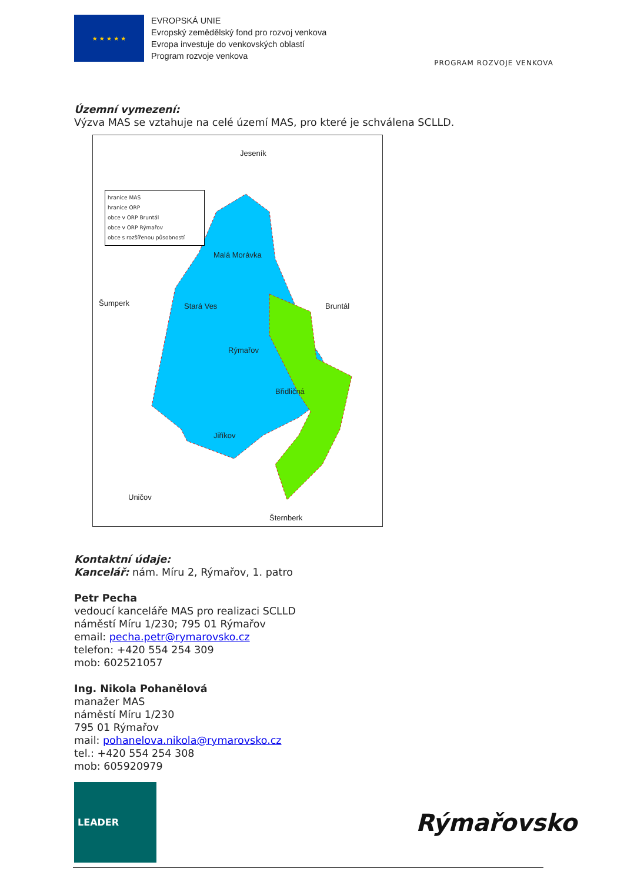★ ★ ★ ★ ★
EVROPSKÁ UNIE
Evropský zemědělský fond pro rozvoj venkova
Evropa investuje do venkovských oblastí
Program rozvoje venkova
PROGRAM ROZVOJE VENKOVA
Územní vymezení:
Výzva MAS se vztahuje na celé území MAS, pro které je schválena SCLLD.
Jeseník
hranice MAS
hranice ORP
obce v ORP Bruntál
obce v ORP Rýmařov
obce s rozšířenou působností
Malá Morávka
Šumperk Stará Ves Bruntál
Rýmařov
Břidličná
Jiříkov
Uničov
Šternberk
Kontaktní údaje:
Kancelář: nám. Míru 2, Rýmařov, 1. patro
Petr Pecha
vedoucí kanceláře MAS pro realizaci SCLLD
náměstí Míru 1/230; 795 01 Rýmařov
email: pecha.petr@rymarovsko.cz
telefon: +420 554 254 309
mob: 602521057
Ing. Nikola Pohanělová
manažer MAS
náměstí Míru 1/230
795 01 Rýmařov
mail: pohanelova.nikola@rymarovsko.cz
tel.: +420 554 254 308
mob: 605920979
LEADER
Rýmařovsko